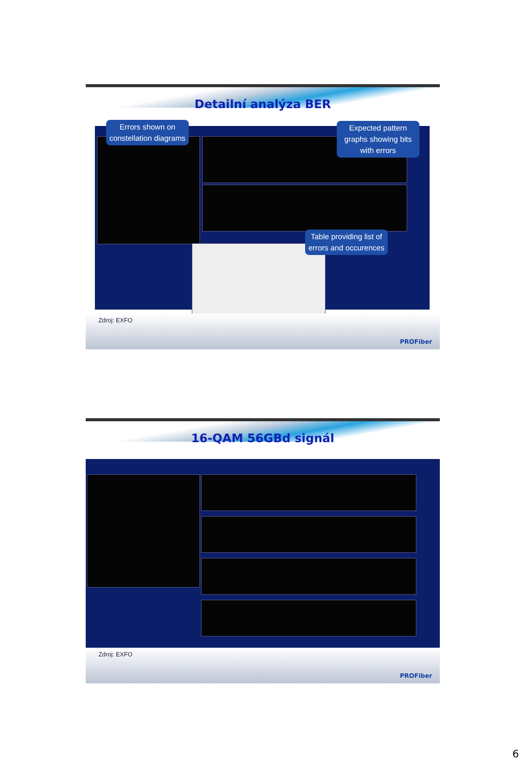Detailní analýza BER
Errors shown on constellation diagrams
Expected pattern graphs showing bits with errors
Table providing list of errors and occurences
Zdroj: EXFO
PROFiber
16-QAM 56GBd signál
Zdroj: EXFO
PROFiber
6